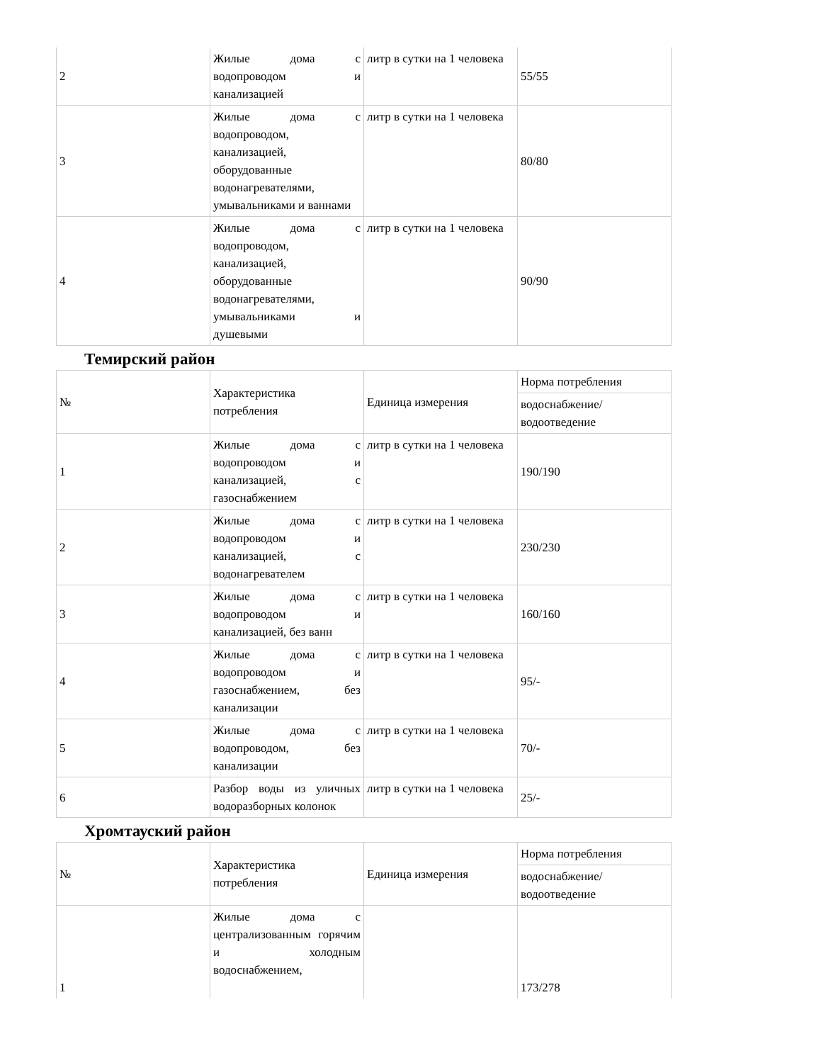| 2 | Жилые дома с водопроводом и канализацией | литр в сутки на 1 человека | 55/55 |
| 3 | Жилые дома с водопроводом, канализацией, оборудованные водонагревателями, умывальниками и ваннами | литр в сутки на 1 человека | 80/80 |
| 4 | Жилые дома с водопроводом, канализацией, оборудованные водонагревателями, умывальниками и душевыми | литр в сутки на 1 человека | 90/90 |
Темирский район
| № | Характеристика потребления | Единица измерения | Норма потребления |
| | | | водоснабжение/ водоотведение |
| 1 | Жилые дома с водопроводом и канализацией, с газоснабжением | литр в сутки на 1 человека | 190/190 |
| 2 | Жилые дома с водопроводом и канализацией, с водонагревателем | литр в сутки на 1 человека | 230/230 |
| 3 | Жилые дома с водопроводом и канализацией, без ванн | литр в сутки на 1 человека | 160/160 |
| 4 | Жилые дома с водопроводом и газоснабжением, без канализации | литр в сутки на 1 человека | 95/- |
| 5 | Жилые дома с водопроводом, без канализации | литр в сутки на 1 человека | 70/- |
| 6 | Разбор воды из уличных водоразборных колонок | литр в сутки на 1 человека | 25/- |
Хромтауский район
| № | Характеристика потребления | Единица измерения | Норма потребления |
| | | | водоснабжение/ водоотведение |
| 1 | Жилые дома с централизованным горячим и холодным водоснабжением, | | 173/278 |